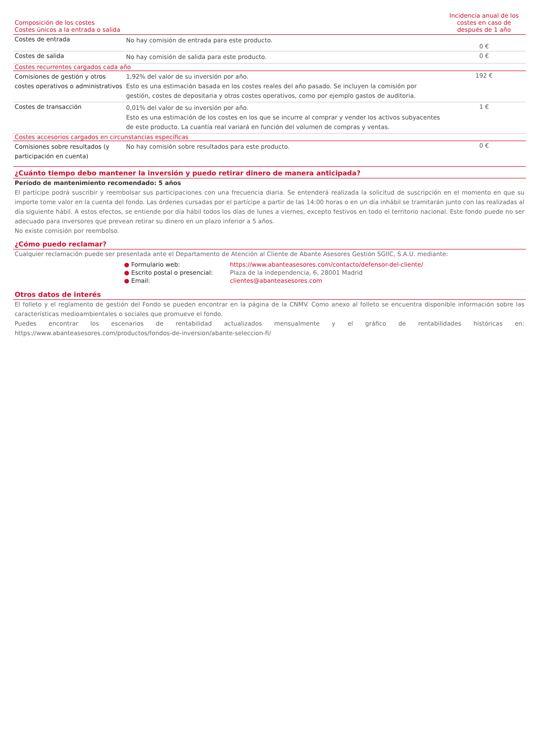| Composición de los costes Costes únicos a la entrada o salida | | Incidencia anual de los costes en caso de después de 1 año |
| --- | --- | --- |
| Costes de entrada | No hay comisión de entrada para este producto. | 0 € |
| Costes de salida | No hay comisión de salida para este producto. | 0 € |
| Costes recurrentes cargados cada año | | |
| Comisiones de gestión y otros costes operativos o administrativos | 1,92% del valor de su inversión por año. Esto es una estimación basada en los costes reales del año pasado. Se incluyen la comisión por gestión, costes de depositaria y otros costes operativos, como por ejemplo gastos de auditoria. | 192 € |
| Costes de transacción | 0,01% del valor de su inversión por año. Esto es una estimación de los costes en los que se incurre al comprar y vender los activos subyacentes de este producto. La cuantía real variará en función del volumen de compras y ventas. | 1 € |
| Costes accesorios cargados en circunstancias específicas | | |
| Comisiones sobre resultados (y participación en cuenta) | No hay comisión sobre resultados para este producto. | 0 € |
¿Cuánto tiempo debo mantener la inversión y puedo retirar dinero de manera anticipada?
Período de mantenimiento recomendado: 5 años
El partícipe podrá suscribir y reembolsar sus participaciones con una frecuencia diaria. Se entenderá realizada la solicitud de suscripción en el momento en que su importe tome valor en la cuenta del fondo. Las órdenes cursadas por el partícipe a partir de las 14:00 horas o en un día inhábil se tramitarán junto con las realizadas al día siguiente hábil. A estos efectos, se entiende por día hábil todos los días de lunes a viernes, excepto festivos en todo el territorio nacional. Este fondo puede no ser adecuado para inversores que prevean retirar su dinero en un plazo inferior a 5 años.
No existe comisión por reembolso.
¿Cómo puedo reclamar?
Cualquier reclamación puede ser presentada ante el Departamento de Atención al Cliente de Abante Asesores Gestión SGIIC, S.A.U. mediante:
● Formulario web:
https://www.abanteasesores.com/contacto/defensor-del-cliente/
● Escrito postal o presencial:
Plaza de la independencia, 6, 28001 Madrid
● Email:
clientes@abanteasesores.com
Otros datos de interés
El folleto y el reglamento de gestión del Fondo se pueden encontrar en la página de la CNMV. Como anexo al folleto se encuentra disponible información sobre las características medioambientales o sociales que promueve el fondo.
Puedes encontrar los escenarios de rentabilidad actualizados mensualmente y el gráfico de rentabilidades históricas en: https://www.abanteasesores.com/productos/fondos-de-inversion/abante-seleccion-fi/